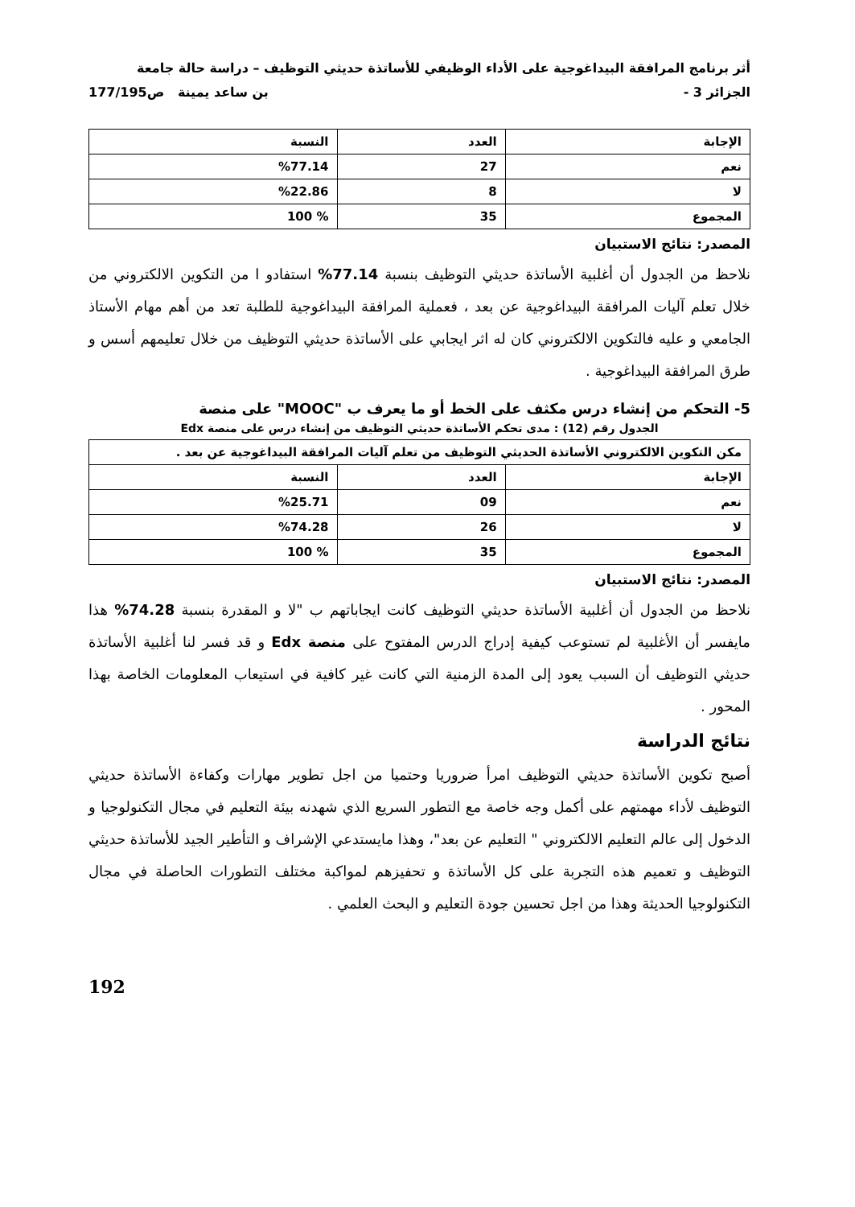أثر برنامج المرافقة البيداغوجية على الأداء الوظيفي للأساتذة حديثي التوظيف – دراسة حالة جامعة
الجزائر 3 - بن ساعد يمينة ص177/195
| الإجابة | العدد | النسبة |
| --- | --- | --- |
| نعم | 27 | %77.14 |
| لا | 8 | %22.86 |
| المجموع | 35 | % 100 |
المصدر: نتائج الاستبيان
نلاحظ من الجدول أن أغلبية الأساتذة حديثي التوظيف بنسبة 77.14% استفادو ا من التكوين الالكتروني من خلال تعلم آليات المرافقة البيداغوجية عن بعد ، فعملية المرافقة البيداغوجية للطلبة تعد من أهم مهام الأستاذ الجامعي و عليه فالتكوين الالكتروني كان له اثر ايجابي على الأساتذة حديثي التوظيف من خلال تعليمهم أسس و طرق المرافقة البيداغوجية .
5- التحكم من إنشاء درس مكثف على الخط أو ما يعرف ب "MOOC" على منصة
الجدول رقم (12) : مدى تحكم الأساتذة حديثي التوظيف من إنشاء درس على منصة Edx
| مكن التكوين الالكتروني الأساتذة الحديثي التوظيف من تعلم آليات المرافقة البيداغوجية عن بعد . | | |
| --- | --- | --- |
| الإجابة | العدد | النسبة |
| نعم | 09 | %25.71 |
| لا | 26 | %74.28 |
| المجموع | 35 | % 100 |
المصدر: نتائج الاستبيان
نلاحظ من الجدول أن أغلبية الأساتذة حديثي التوظيف كانت ايجاباتهم ب "لا و المقدرة بنسبة 74.28% هذا مايفسر أن الأغلبية لم تستوعب كيفية إدراج الدرس المفتوح على منصة Edx و قد فسر لنا أغلبية الأساتذة حديثي التوظيف أن السبب يعود إلى المدة الزمنية التي كانت غير كافية في استيعاب المعلومات الخاصة بهذا المحور .
نتائج الدراسة
أصبح تكوين الأساتذة حديثي التوظيف امرأ ضروريا وحتميا من اجل تطوير مهارات وكفاءة الأساتذة حديثي التوظيف لأداء مهمتهم على أكمل وجه خاصة مع التطور السريع الذي شهدنه بيئة التعليم في مجال التكنولوجيا و الدخول إلى عالم التعليم الالكتروني " التعليم عن بعد"، وهذا مايستدعي الإشراف و التأطير الجيد للأساتذة حديثي التوظيف و تعميم هذه التجربة على كل الأساتذة و تحفيزهم لمواكبة مختلف التطورات الحاصلة في مجال التكنولوجيا الحديثة وهذا من اجل تحسين جودة التعليم و البحث العلمي .
192